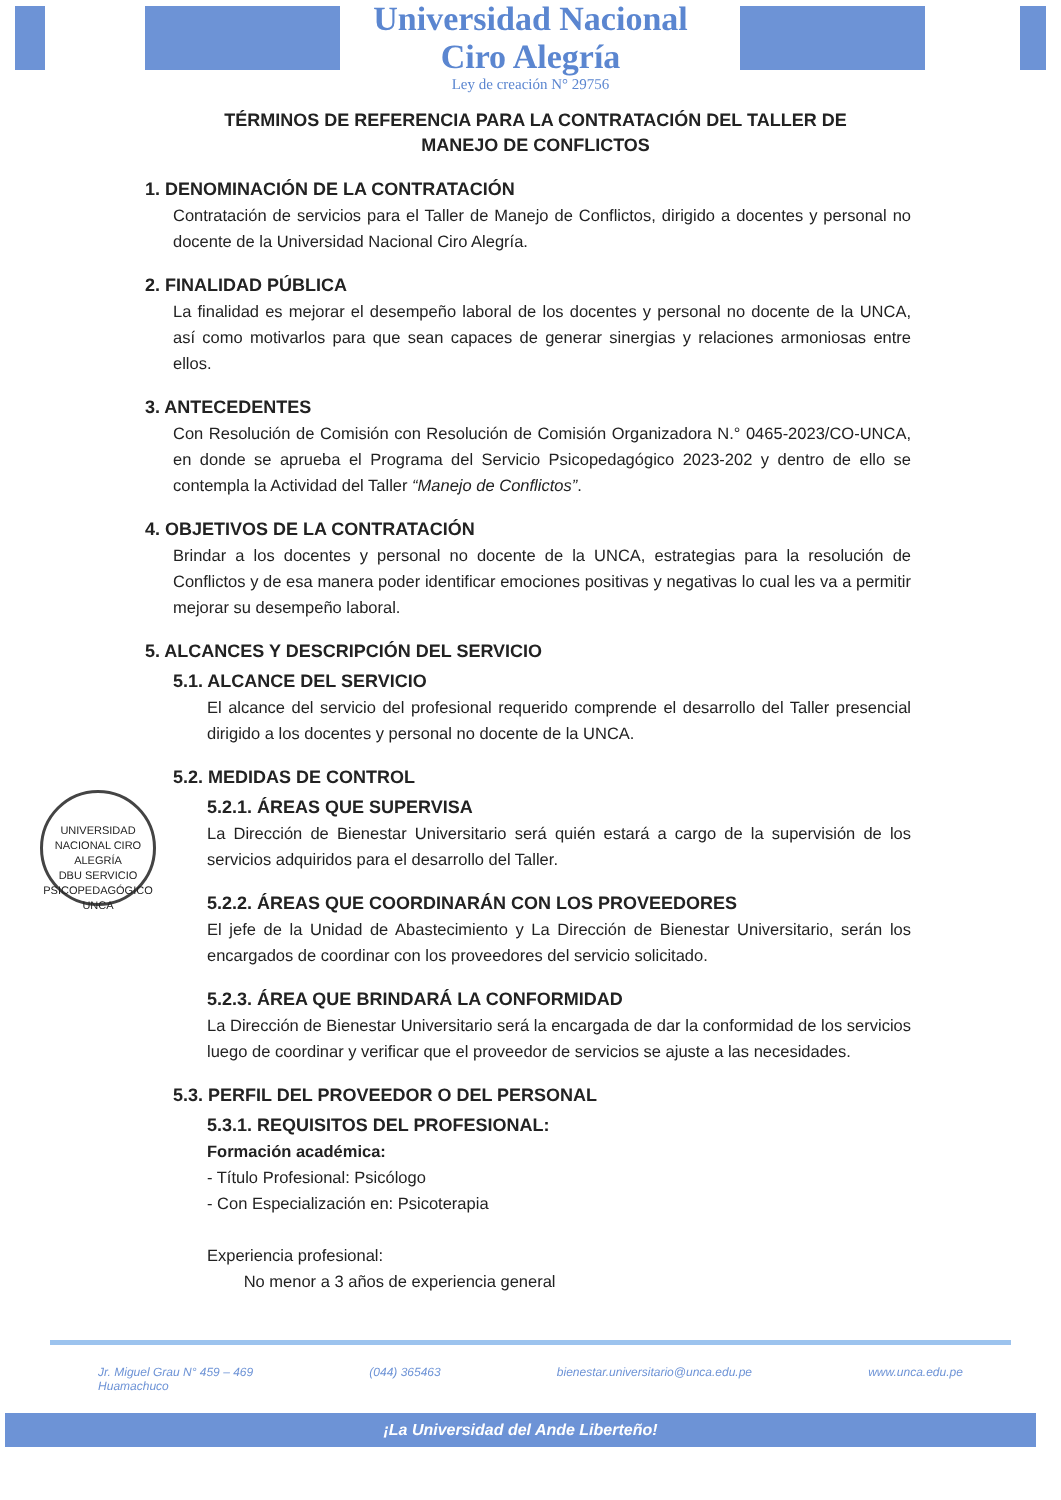Universidad Nacional
Ciro Alegría
Ley de creación N° 29756
TÉRMINOS DE REFERENCIA PARA LA CONTRATACIÓN DEL TALLER DE MANEJO DE CONFLICTOS
1. DENOMINACIÓN DE LA CONTRATACIÓN
Contratación de servicios para el Taller de Manejo de Conflictos, dirigido a docentes y personal no docente de la Universidad Nacional Ciro Alegría.
2. FINALIDAD PÚBLICA
La finalidad es mejorar el desempeño laboral de los docentes y personal no docente de la UNCA, así como motivarlos para que sean capaces de generar sinergias y relaciones armoniosas entre ellos.
3. ANTECEDENTES
Con Resolución de Comisión con Resolución de Comisión Organizadora N.° 0465-2023/CO-UNCA, en donde se aprueba el Programa del Servicio Psicopedagógico 2023-202 y dentro de ello se contempla la Actividad del Taller “Manejo de Conflictos”.
4. OBJETIVOS DE LA CONTRATACIÓN
Brindar a los docentes y personal no docente de la UNCA, estrategias para la resolución de Conflictos y de esa manera poder identificar emociones positivas y negativas lo cual les va a permitir mejorar su desempeño laboral.
5. ALCANCES Y DESCRIPCIÓN DEL SERVICIO
5.1. ALCANCE DEL SERVICIO
El alcance del servicio del profesional requerido comprende el desarrollo del Taller presencial dirigido a los docentes y personal no docente de la UNCA.
5.2. MEDIDAS DE CONTROL
5.2.1. ÁREAS QUE SUPERVISA
La Dirección de Bienestar Universitario será quién estará a cargo de la supervisión de los servicios adquiridos para el desarrollo del Taller.
5.2.2. ÁREAS QUE COORDINARÁN CON LOS PROVEEDORES
El jefe de la Unidad de Abastecimiento y La Dirección de Bienestar Universitario, serán los encargados de coordinar con los proveedores del servicio solicitado.
5.2.3. ÁREA QUE BRINDARÁ LA CONFORMIDAD
La Dirección de Bienestar Universitario será la encargada de dar la conformidad de los servicios luego de coordinar y verificar que el proveedor de servicios se ajuste a las necesidades.
5.3. PERFIL DEL PROVEEDOR O DEL PERSONAL
5.3.1. REQUISITOS DEL PROFESIONAL:
Formación académica:
- Título Profesional: Psicólogo
- Con Especialización en: Psicoterapia
Experiencia profesional:
No menor a 3 años de experiencia general
UNIVERSIDAD NACIONAL CIRO ALEGRÍA
DBU SERVICIO PSICOPEDAGÓGICO
UNCA
Jr. Miguel Grau N° 459 – 469
Huamachuco (044) 365463 bienestar.universitario@unca.edu.pe www.unca.edu.pe
¡La Universidad del Ande Liberteño!